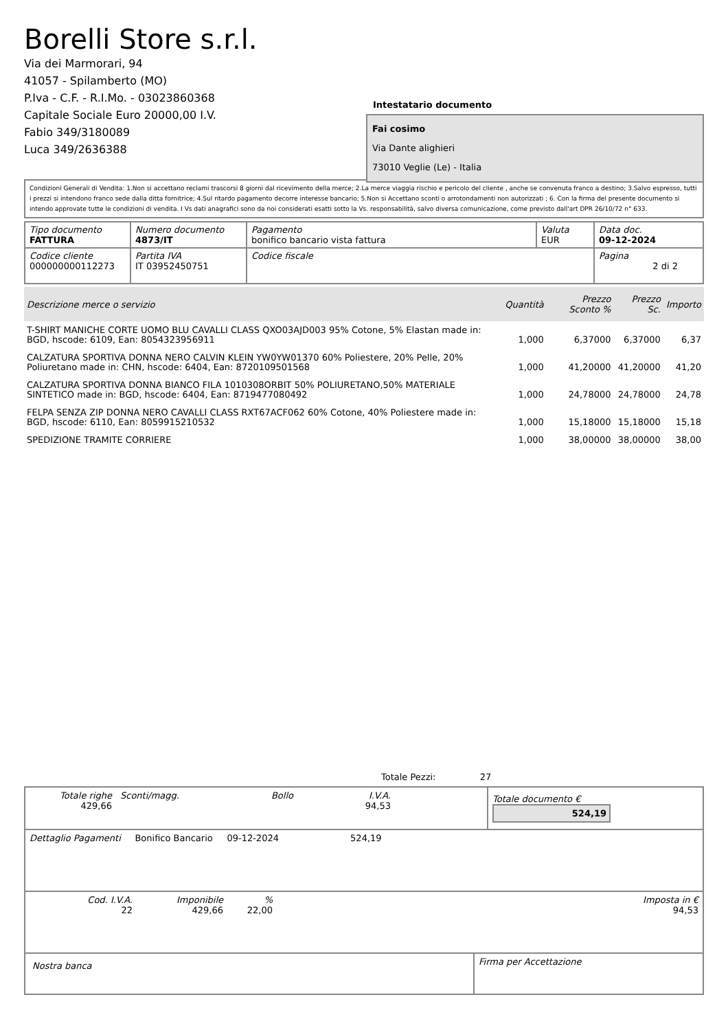Borelli Store s.r.l.
Via dei Marmorari, 94
41057 - Spilamberto (MO)
P.Iva - C.F. - R.I.Mo. - 03023860368
Capitale Sociale Euro 20000,00 I.V.
Fabio 349/3180089
Luca 349/2636388
Intestatario documento
Fai cosimo
Via Dante alighieri
73010 Veglie (Le) - Italia
Condizioni Generali di Vendita: 1.Non si accettano reclami trascorsi 8 giorni dal ricevimento della merce; 2.La merce viaggia rischio e pericolo del cliente , anche se convenuta franco a destino; 3.Salvo espresso, tutti i prezzi si intendono franco sede dalla ditta fornitrice; 4.Sul ritardo pagamento decorre interesse bancario; 5.Non si Accettano sconti o arrotondamenti non autorizzati ; 6. Con la firma del presente documento si intendo approvate tutte le condizioni di vendita. I Vs dati anagrafici sono da noi considerati esatti sotto la Vs. responsabilità, salvo diversa comunicazione, come previsto dall'art DPR 26/10/72 n° 633.
| Tipo documento FATTURA | Numero documento 4873/IT | Pagamento bonifico bancario vista fattura | Valuta EUR | Data doc. 09-12-2024 |
| Codice cliente 000000000112273 | Partita IVA IT 03952450751 | Codice fiscale | | Pagina 2 di 2 |
| Descrizione merce o servizio | Quantità | Prezzo Sconto % | Prezzo Sc. | Importo |
| --- | --- | --- | --- | --- |
| T-SHIRT MANICHE CORTE UOMO BLU CAVALLI CLASS QXO03AJD003 95% Cotone, 5% Elastan made in: BGD, hscode: 6109, Ean: 8054323956911 | 1,000 | 6,37000 | 6,37000 | 6,37 |
| CALZATURA SPORTIVA DONNA NERO CALVIN KLEIN YW0YW01370 60% Poliestere, 20% Pelle, 20% Poliuretano made in: CHN, hscode: 6404, Ean: 8720109501568 | 1,000 | 41,20000 | 41,20000 | 41,20 |
| CALZATURA SPORTIVA DONNA BIANCO FILA 1010308ORBIT 50% POLIURETANO,50% MATERIALE SINTETICO made in: BGD, hscode: 6404, Ean: 8719477080492 | 1,000 | 24,78000 | 24,78000 | 24,78 |
| FELPA SENZA ZIP DONNA NERO CAVALLI CLASS RXT67ACF062 60% Cotone, 40% Poliestere made in: BGD, hscode: 6110, Ean: 8059915210532 | 1,000 | 15,18000 | 15,18000 | 15,18 |
| SPEDIZIONE TRAMITE CORRIERE | 1,000 | 38,00000 | 38,00000 | 38,00 |
Totale Pezzi: 27
| Totale righe 429,66 | Sconti/magg. | Bollo | I.V.A. 94,53 | | Totale documento € 524,19 |
| Dettaglio Pagamenti Bonifico Bancario 09-12-2024 524,19 |
| Cod. I.V.A. 22 | Imponibile 429,66 | % 22,00 | | Imposta in € 94,53 |
| Nostra banca | Firma per Accettazione |